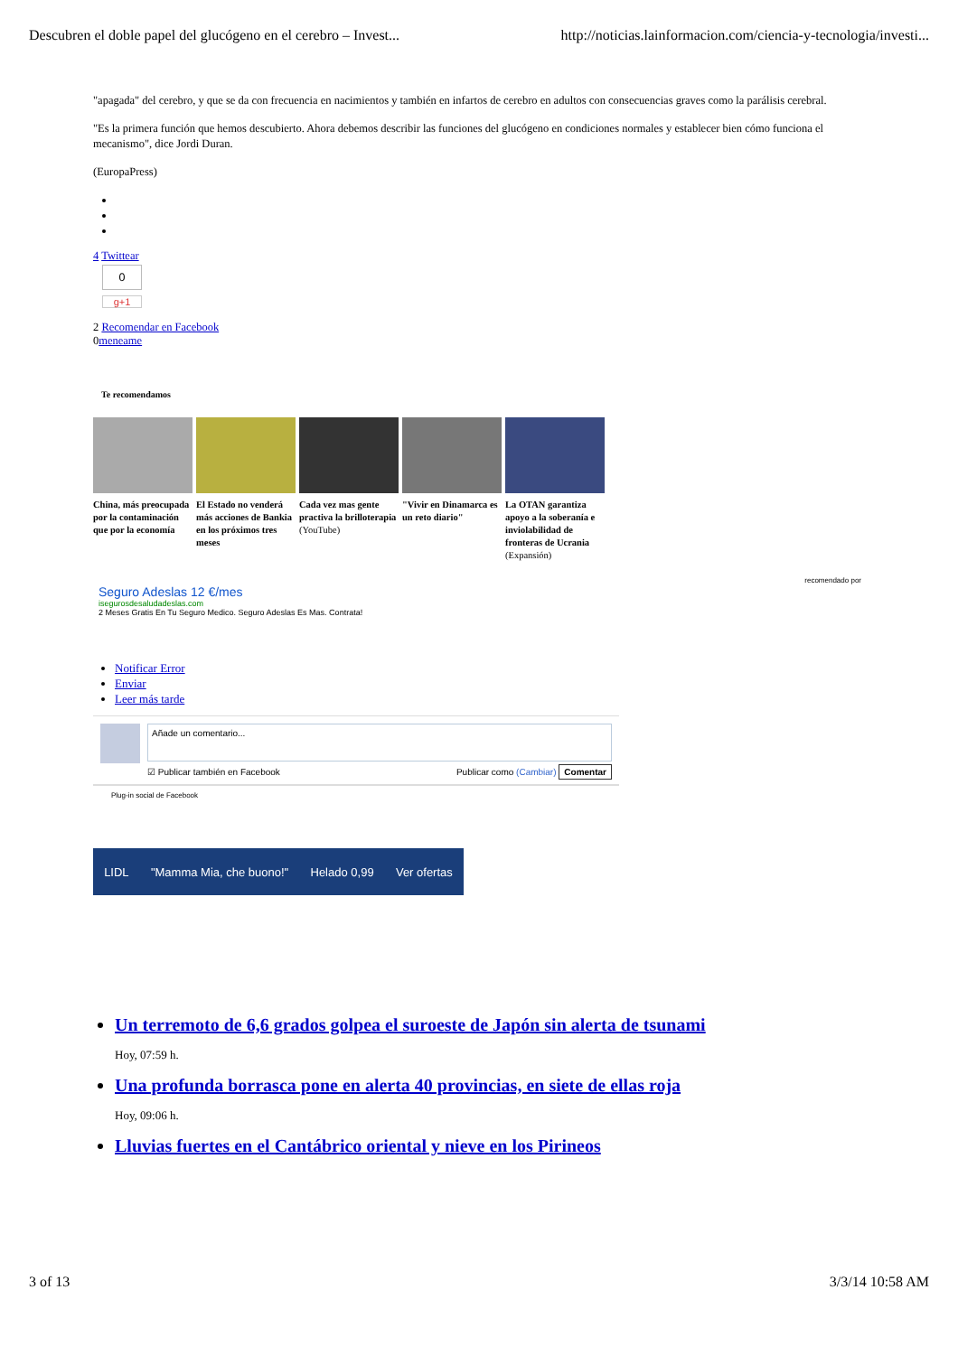Descubren el doble papel del glucógeno en el cerebro – Invest... http://noticias.lainformacion.com/ciencia-y-tecnologia/investi...
"apagada" del cerebro, y que se da con frecuencia en nacimientos y también en infartos de cerebro en adultos con consecuencias graves como la parálisis cerebral.
"Es la primera función que hemos descubierto. Ahora debemos describir las funciones del glucógeno en condiciones normales y establecer bien cómo funciona el mecanismo", dice Jordi Duran.
(EuropaPress)
4 Twittear
0
g+1
2 Recomendar en Facebook
0meneame
Te recomendamos
China, más preocupada por la contaminación que por la economía
El Estado no venderá más acciones de Bankia en los próximos tres meses
Cada vez mas gente practiva la brilloterapia (YouTube)
"Vivir en Dinamarca es un reto diario"
La OTAN garantiza apoyo a la soberanía e inviolabilidad de fronteras de Ucrania (Expansión)
recomendado por
Seguro Adeslas 12 €/mes
isegurosdesaludadeslas.com
2 Meses Gratis En Tu Seguro Medico. Seguro Adeslas Es Mas. Contrata!
Notificar Error
Enviar
Leer más tarde
Añade un comentario...
☑ Publicar también en Facebook Publicar como (Cambiar) Comentar
Plug-in social de Facebook
LIDL "Mamma Mia, che buono!" Helado 0,99 Ver ofertas
Un terremoto de 6,6 grados golpea el suroeste de Japón sin alerta de tsunami
Hoy, 07:59 h.
Una profunda borrasca pone en alerta 40 provincias, en siete de ellas roja
Hoy, 09:06 h.
Lluvias fuertes en el Cantábrico oriental y nieve en los Pirineos
3 of 13 3/3/14 10:58 AM